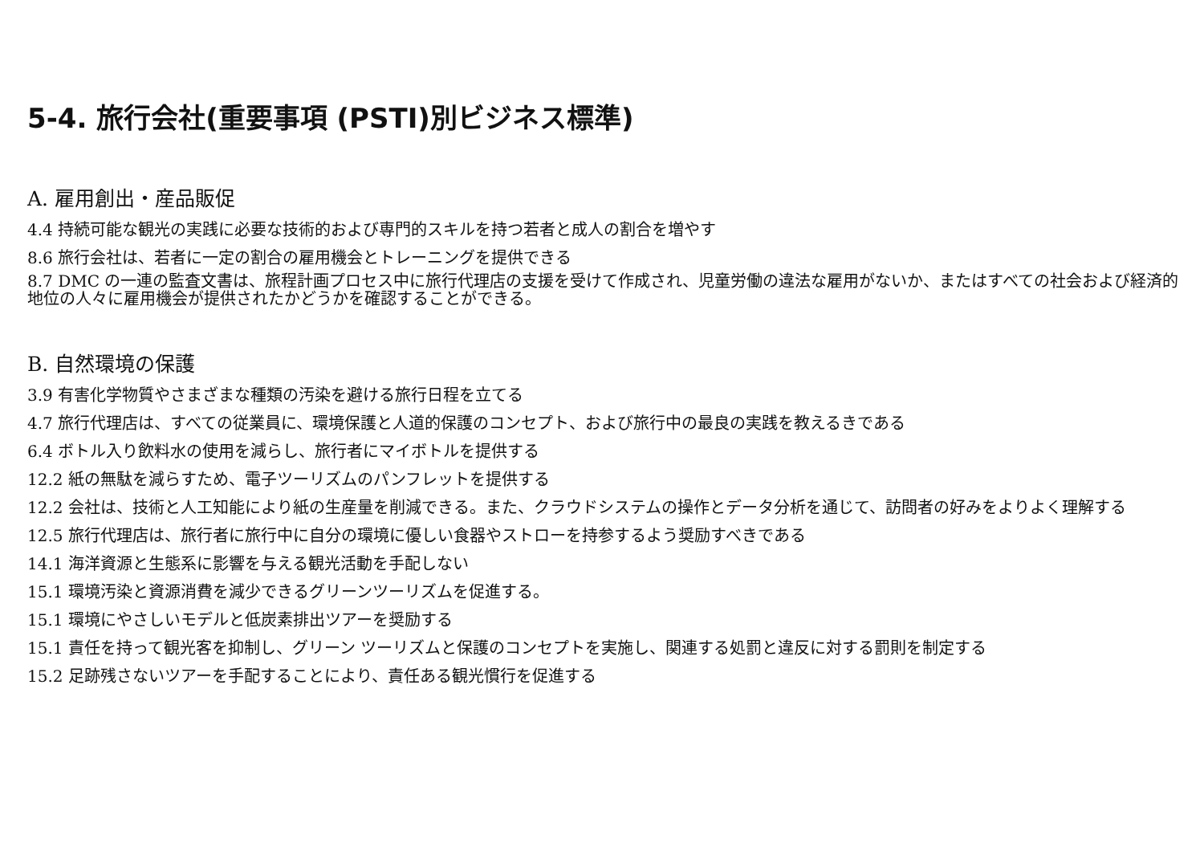5-4. 旅行会社(重要事項 (PSTI)別ビジネス標準)
A. 雇用創出・産品販促
4.4 持続可能な観光の実践に必要な技術的および専門的スキルを持つ若者と成人の割合を増やす
8.6 旅行会社は、若者に一定の割合の雇用機会とトレーニングを提供できる
8.7 DMC の一連の監査文書は、旅程計画プロセス中に旅行代理店の支援を受けて作成され、児童労働の違法な雇用がないか、またはすべての社会および経済的地位の人々に雇用機会が提供されたかどうかを確認することができる。
B. 自然環境の保護
3.9 有害化学物質やさまざまな種類の汚染を避ける旅行日程を立てる
4.7 旅行代理店は、すべての従業員に、環境保護と人道的保護のコンセプト、および旅行中の最良の実践を教えるきである
6.4 ボトル入り飲料水の使用を減らし、旅行者にマイボトルを提供する
12.2 紙の無駄を減らすため、電子ツーリズムのパンフレットを提供する
12.2 会社は、技術と人工知能により紙の生産量を削減できる。また、クラウドシステムの操作とデータ分析を通じて、訪問者の好みをよりよく理解する
12.5 旅行代理店は、旅行者に旅行中に自分の環境に優しい食器やストローを持参するよう奨励すべきである
14.1 海洋資源と生態系に影響を与える観光活動を手配しない
15.1 環境汚染と資源消費を減少できるグリーンツーリズムを促進する。
15.1 環境にやさしいモデルと低炭素排出ツアーを奨励する
15.1 責任を持って観光客を抑制し、グリーン ツーリズムと保護のコンセプトを実施し、関連する処罰と違反に対する罰則を制定する
15.2 足跡残さないツアーを手配することにより、責任ある観光慣行を促進する